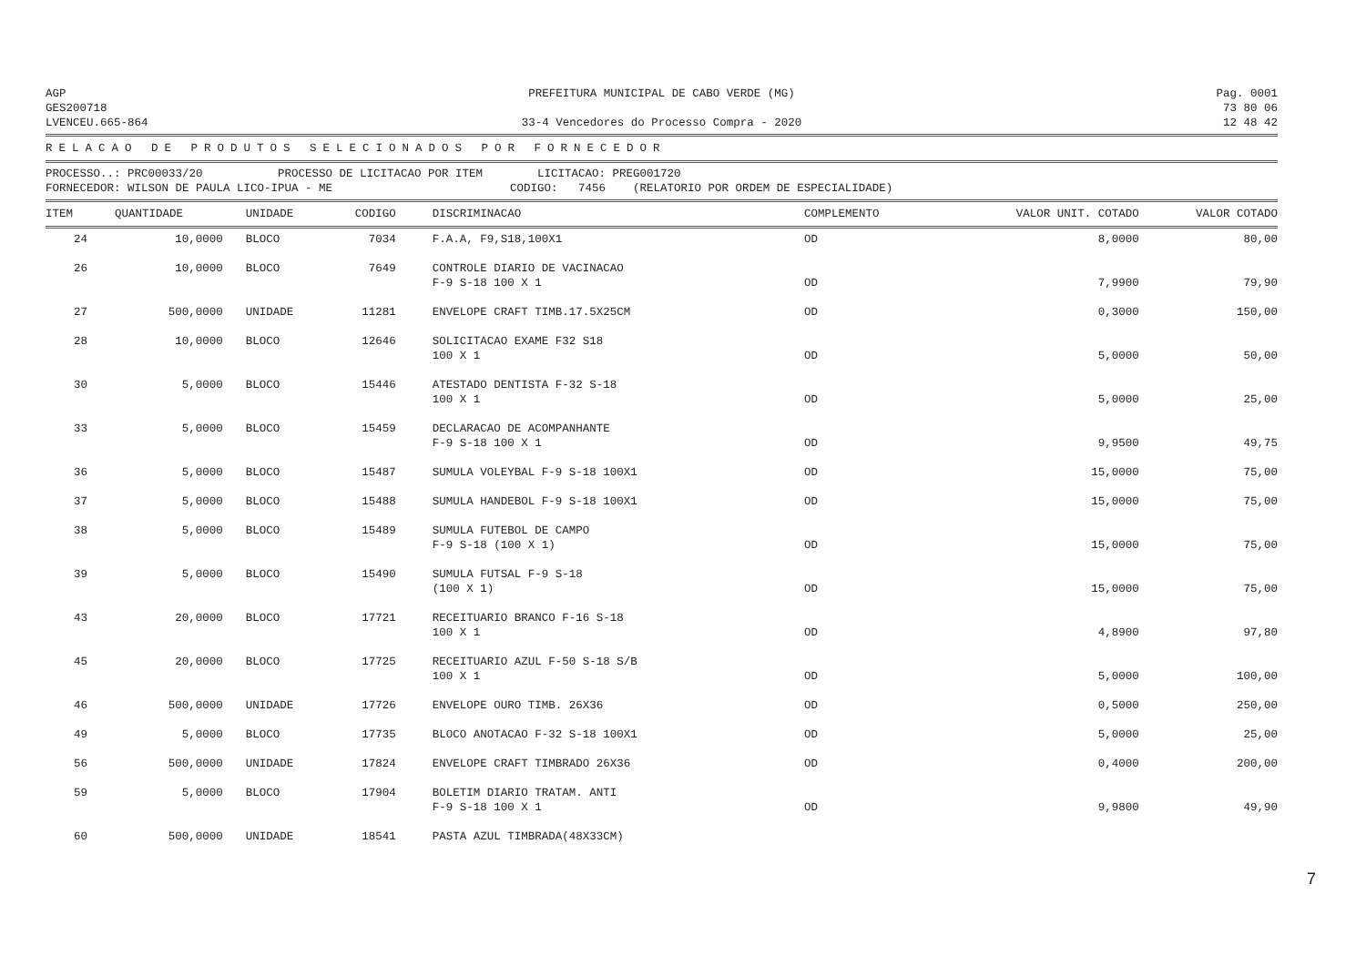AGP
GES200718
LVENCEU.665-864
PREFEITURA MUNICIPAL DE CABO VERDE (MG)
33-4 Vencedores do Processo Compra - 2020
Pag. 0001
73 80 06
12 48 42
RELACAO DE PRODUTOS SELECIONADOS POR FORNECEDOR
PROCESSO..: PRC00033/20 PROCESSO DE LICITACAO POR ITEM LICITACAO: PREG001720 FORNECEDOR: WILSON DE PAULA LICO-IPUA - ME CODIGO: 7456 (RELATORIO POR ORDEM DE ESPECIALIDADE)
| ITEM | QUANTIDADE | UNIDADE | CODIGO | DISCRIMINACAO | COMPLEMENTO | VALOR UNIT. COTADO | VALOR COTADO |
| --- | --- | --- | --- | --- | --- | --- | --- |
| 24 | 10,0000 | BLOCO | 7034 | F.A.A, F9,S18,100X1 | OD | 8,0000 | 80,00 |
| 26 | 10,0000 | BLOCO | 7649 | CONTROLE DIARIO DE VACINACAO F-9 S-18 100 X 1 | OD | 7,9900 | 79,90 |
| 27 | 500,0000 | UNIDADE | 11281 | ENVELOPE CRAFT TIMB.17.5X25CM | OD | 0,3000 | 150,00 |
| 28 | 10,0000 | BLOCO | 12646 | SOLICITACAO EXAME F32 S18 100 X 1 | OD | 5,0000 | 50,00 |
| 30 | 5,0000 | BLOCO | 15446 | ATESTADO DENTISTA F-32 S-18 100 X 1 | OD | 5,0000 | 25,00 |
| 33 | 5,0000 | BLOCO | 15459 | DECLARACAO DE ACOMPANHANTE F-9 S-18 100 X 1 | OD | 9,9500 | 49,75 |
| 36 | 5,0000 | BLOCO | 15487 | SUMULA VOLEYBAL F-9 S-18 100X1 | OD | 15,0000 | 75,00 |
| 37 | 5,0000 | BLOCO | 15488 | SUMULA HANDEBOL F-9 S-18 100X1 | OD | 15,0000 | 75,00 |
| 38 | 5,0000 | BLOCO | 15489 | SUMULA FUTEBOL DE CAMPO F-9 S-18 (100 X 1) | OD | 15,0000 | 75,00 |
| 39 | 5,0000 | BLOCO | 15490 | SUMULA FUTSAL F-9 S-18 (100 X 1) | OD | 15,0000 | 75,00 |
| 43 | 20,0000 | BLOCO | 17721 | RECEITUARIO BRANCO F-16 S-18 100 X 1 | OD | 4,8900 | 97,80 |
| 45 | 20,0000 | BLOCO | 17725 | RECEITUARIO AZUL F-50 S-18 S/B 100 X 1 | OD | 5,0000 | 100,00 |
| 46 | 500,0000 | UNIDADE | 17726 | ENVELOPE OURO TIMB. 26X36 | OD | 0,5000 | 250,00 |
| 49 | 5,0000 | BLOCO | 17735 | BLOCO ANOTACAO F-32 S-18 100X1 | OD | 5,0000 | 25,00 |
| 56 | 500,0000 | UNIDADE | 17824 | ENVELOPE CRAFT TIMBRADO 26X36 | OD | 0,4000 | 200,00 |
| 59 | 5,0000 | BLOCO | 17904 | BOLETIM DIARIO TRATAM. ANTI F-9 S-18 100 X 1 | OD | 9,9800 | 49,90 |
| 60 | 500,0000 | UNIDADE | 18541 | PASTA AZUL TIMBRADA(48X33CM) | | | |
7